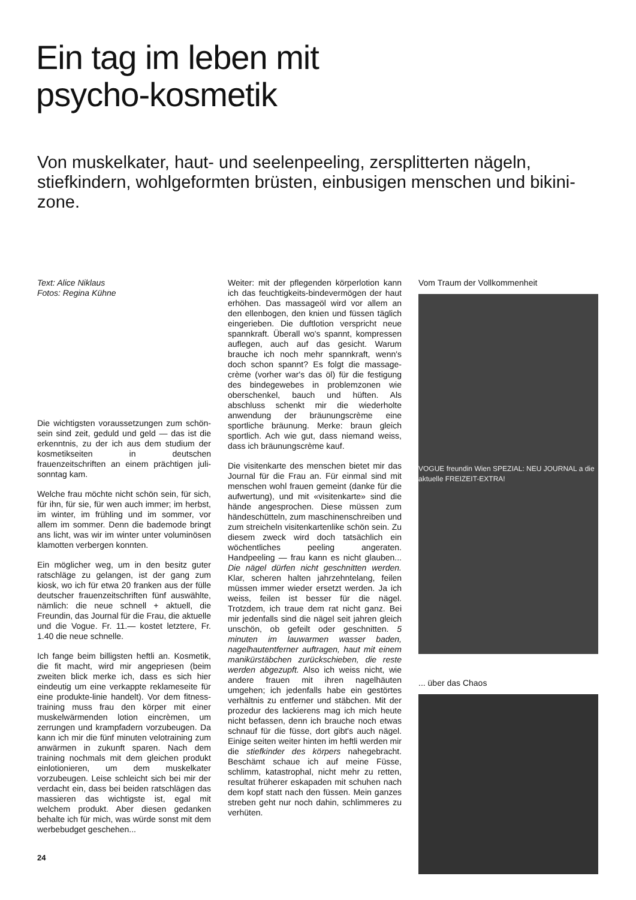Ein tag im leben mit
psycho-kosmetik
Von muskelkater, haut- und seelenpeeling, zersplitterten nägeln, stiefkindern, wohlgeformten brüsten, einbusigen menschen und bikini-zone.
Text: Alice Niklaus
Fotos: Regina Kühne
Die wichtigsten voraussetzungen zum schön-sein sind zeit, geduld und geld — das ist die erkenntnis, zu der ich aus dem studium der kosmetikseiten in deutschen frauenzeitschriften an einem prächtigen juli-sonntag kam.
Welche frau möchte nicht schön sein, für sich, für ihn, für sie, für wen auch immer; im herbst, im winter, im frühling und im sommer, vor allem im sommer. Denn die bademode bringt ans licht, was wir im winter unter voluminösen klamotten verbergen konnten.
Ein möglicher weg, um in den besitz guter ratschläge zu gelangen, ist der gang zum kiosk, wo ich für etwa 20 franken aus der fülle deutscher frauenzeitschriften fünf auswählte, nämlich: die neue schnell + aktuell, die Freundin, das Journal für die Frau, die aktuelle und die Vogue. Fr. 11.— kostet letztere, Fr. 1.40 die neue schnelle.
Ich fange beim billigsten heftli an. Kosmetik, die fit macht, wird mir angepriesen (beim zweiten blick merke ich, dass es sich hier eindeutig um eine verkappte reklameseite für eine produkte-linie handelt). Vor dem fitness-training muss frau den körper mit einer muskelwärmenden lotion eincrèmen, um zerrungen und krampfadern vorzubeugen. Da kann ich mir die fünf minuten velotraining zum anwärmen in zukunft sparen. Nach dem training nochmals mit dem gleichen produkt einlotionieren, um dem muskelkater vorzubeugen. Leise schleicht sich bei mir der verdacht ein, dass bei beiden ratschlägen das massieren das wichtigste ist, egal mit welchem produkt. Aber diesen gedanken behalte ich für mich, was würde sonst mit dem werbebudget geschehen...
24
Weiter: mit der pflegenden körperlotion kann ich das feuchtigkeits-bindevermögen der haut erhöhen. Das massageöl wird vor allem an den ellenbogen, den knien und füssen täglich eingerieben. Die duftlotion verspricht neue spannkraft. Überall wo's spannt, kompressen auflegen, auch auf das gesicht. Warum brauche ich noch mehr spannkraft, wenn's doch schon spannt? Es folgt die massage-crème (vorher war's das öl) für die festigung des bindegewebes in problemzonen wie oberschenkel, bauch und hüften. Als abschluss schenkt mir die wiederholte anwendung der bräunungscrème eine sportliche bräunung. Merke: braun gleich sportlich. Ach wie gut, dass niemand weiss, dass ich bräunungscrème kauf.
Die visitenkarte des menschen bietet mir das Journal für die Frau an. Für einmal sind mit menschen wohl frauen gemeint (danke für die aufwertung), und mit «visitenkarte» sind die hände angesprochen. Diese müssen zum händeschütteln, zum maschinenschreiben und zum streicheln visitenkartenlike schön sein. Zu diesem zweck wird doch tatsächlich ein wöchentliches peeling angeraten. Handpeeling — frau kann es nicht glauben... Die nägel dürfen nicht geschnitten werden. Klar, scheren halten jahrzehntelang, feilen müssen immer wieder ersetzt werden. Ja ich weiss, feilen ist besser für die nägel. Trotzdem, ich traue dem rat nicht ganz. Bei mir jedenfalls sind die nägel seit jahren gleich unschön, ob gefeilt oder geschnitten. 5 minuten im lauwarmen wasser baden, nagelhautentferner auftragen, haut mit einem manikürstäbchen zurückschieben, die reste werden abgezupft. Also ich weiss nicht, wie andere frauen mit ihren nagelhäuten umgehen; ich jedenfalls habe ein gestörtes verhältnis zu entferner und stäbchen. Mit der prozedur des lackierens mag ich mich heute nicht befassen, denn ich brauche noch etwas schnauf für die füsse, dort gibt's auch nägel. Einige seiten weiter hinten im heftli werden mir die stiefkinder des körpers nahegebracht. Beschämt schaue ich auf meine Füsse, schlimm, katastrophal, nicht mehr zu retten, resultat früherer eskapaden mit schuhen nach dem kopf statt nach den füssen. Mein ganzes streben geht nur noch dahin, schlimmeres zu verhüten.
Vom Traum der Vollkommenheit
VOGUE freundin Wien SPEZIAL: NEU JOURNAL a die aktuelle FREIZEIT-EXTRA!
... über das Chaos